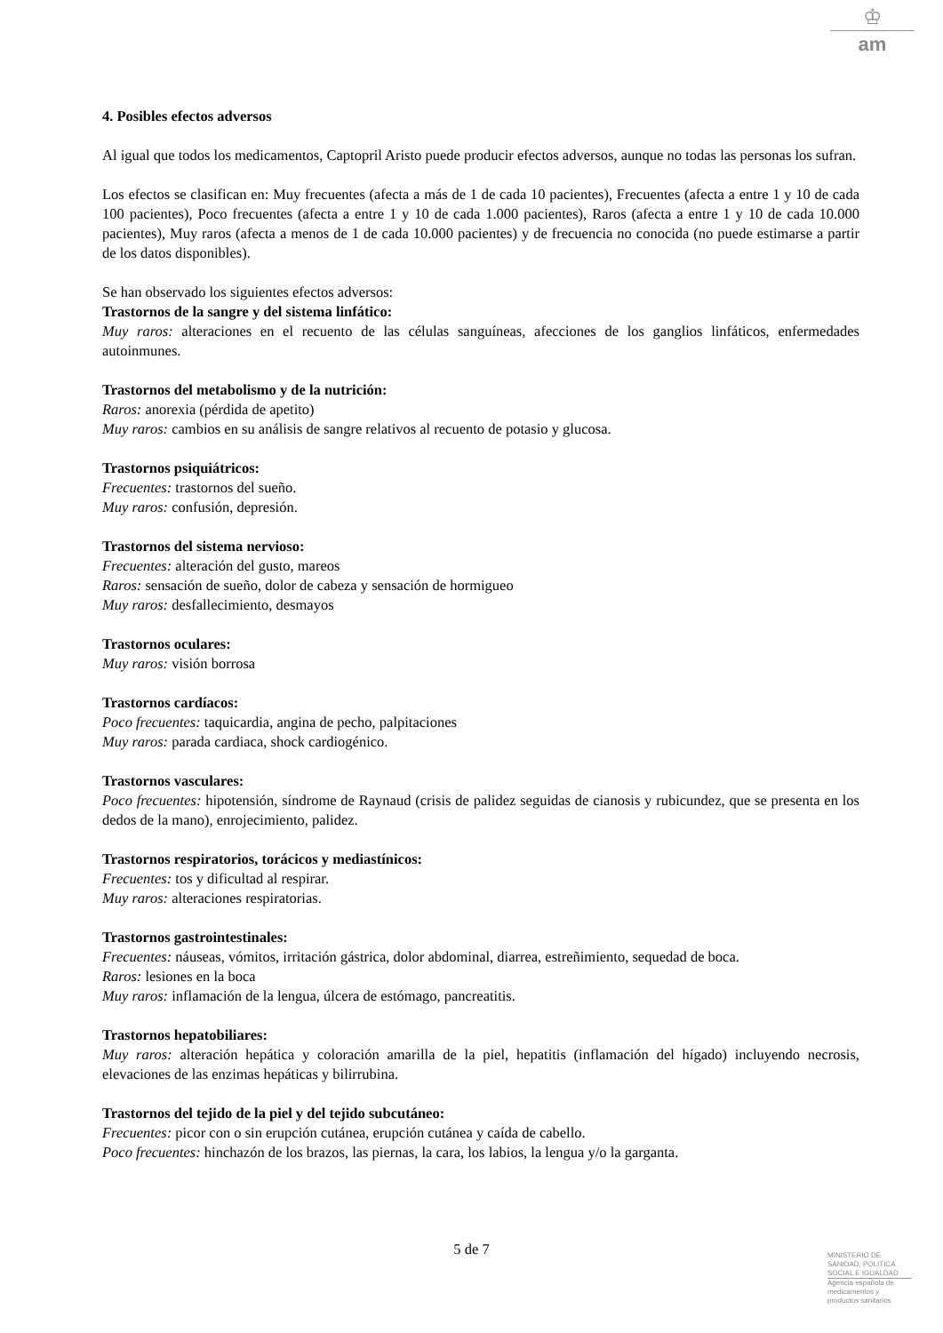♔
am
4. Posibles efectos adversos
Al igual que todos los medicamentos, Captopril Aristo puede producir efectos adversos, aunque no todas las personas los sufran.
Los efectos se clasifican en: Muy frecuentes (afecta a más de 1 de cada 10 pacientes), Frecuentes (afecta a entre 1 y 10 de cada 100 pacientes), Poco frecuentes (afecta a entre 1 y 10 de cada 1.000 pacientes), Raros (afecta a entre 1 y 10 de cada 10.000 pacientes), Muy raros (afecta a menos de 1 de cada 10.000 pacientes) y de frecuencia no conocida (no puede estimarse a partir de los datos disponibles).
Se han observado los siguientes efectos adversos:
Trastornos de la sangre y del sistema linfático:
Muy raros: alteraciones en el recuento de las células sanguíneas, afecciones de los ganglios linfáticos, enfermedades autoinmunes.
Trastornos del metabolismo y de la nutrición:
Raros: anorexia (pérdida de apetito)
Muy raros: cambios en su análisis de sangre relativos al recuento de potasio y glucosa.
Trastornos psiquiátricos:
Frecuentes: trastornos del sueño.
Muy raros: confusión, depresión.
Trastornos del sistema nervioso:
Frecuentes: alteración del gusto, mareos
Raros: sensación de sueño, dolor de cabeza y sensación de hormigueo
Muy raros: desfallecimiento, desmayos
Trastornos oculares:
Muy raros: visión borrosa
Trastornos cardíacos:
Poco frecuentes: taquicardia, angina de pecho, palpitaciones
Muy raros: parada cardiaca, shock cardiogénico.
Trastornos vasculares:
Poco frecuentes: hipotensión, síndrome de Raynaud (crisis de palidez seguidas de cianosis y rubicundez, que se presenta en los dedos de la mano), enrojecimiento, palidez.
Trastornos respiratorios, torácicos y mediastínicos:
Frecuentes: tos y dificultad al respirar.
Muy raros: alteraciones respiratorias.
Trastornos gastrointestinales:
Frecuentes: náuseas, vómitos, irritación gástrica, dolor abdominal, diarrea, estreñimiento, sequedad de boca.
Raros: lesiones en la boca
Muy raros: inflamación de la lengua, úlcera de estómago, pancreatitis.
Trastornos hepatobiliares:
Muy raros: alteración hepática y coloración amarilla de la piel, hepatitis (inflamación del hígado) incluyendo necrosis, elevaciones de las enzimas hepáticas y bilirrubina.
Trastornos del tejido de la piel y del tejido subcutáneo:
Frecuentes: picor con o sin erupción cutánea, erupción cutánea y caída de cabello.
Poco frecuentes: hinchazón de los brazos, las piernas, la cara, los labios, la lengua y/o la garganta.
5 de 7
MINISTERIO DE
SANIDAD, POLITICA
SOCIAL E IGUALDAD
Agencia española de
medicamentos y
productos sanitarios